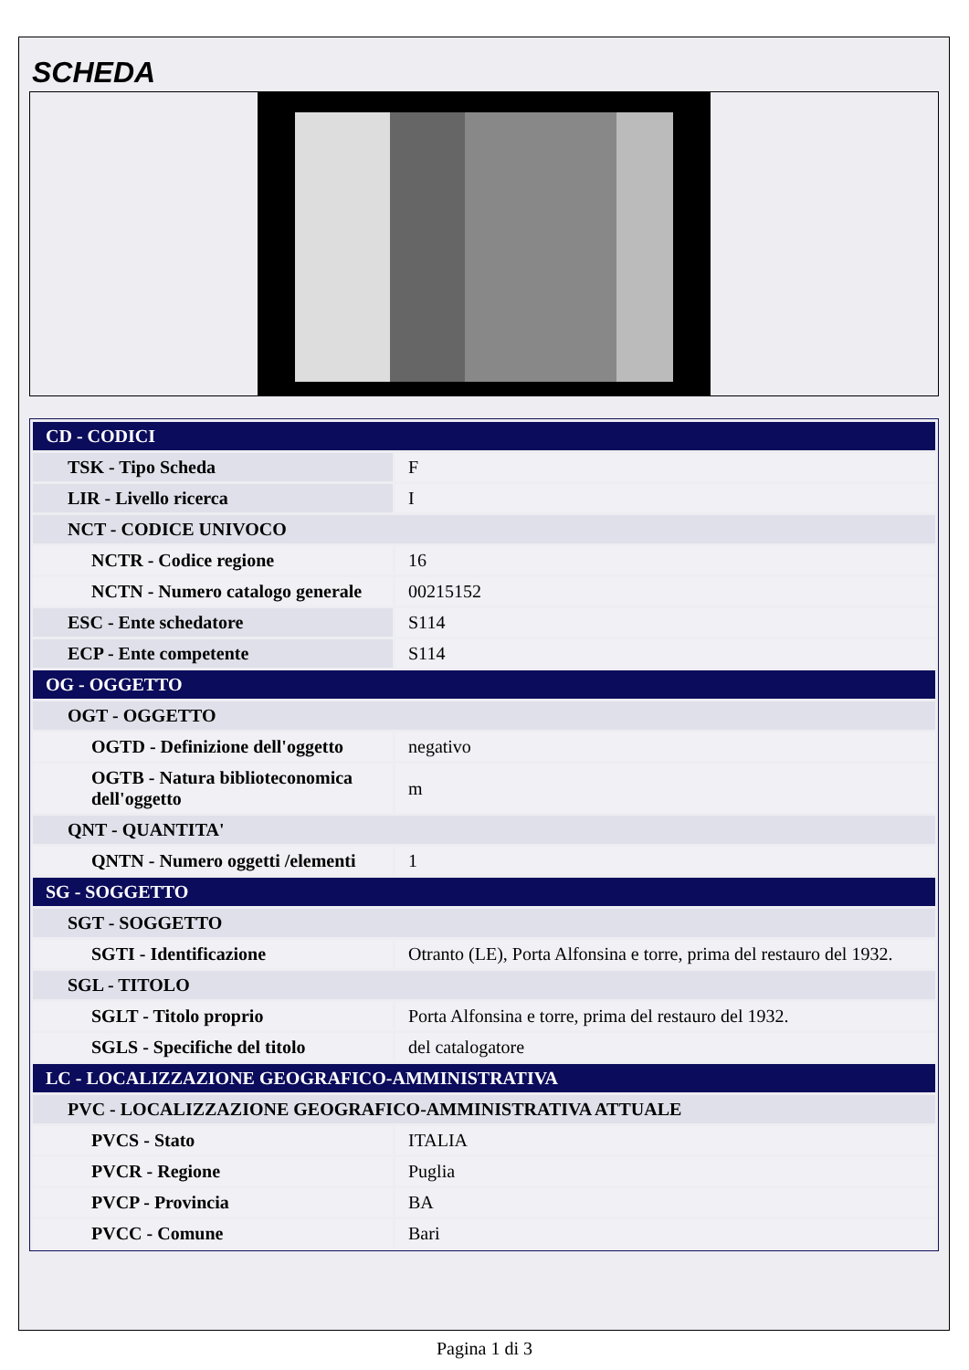SCHEDA
| CD - CODICI | |
| TSK - Tipo Scheda | F |
| LIR - Livello ricerca | I |
| NCT - CODICE UNIVOCO | |
| NCTR - Codice regione | 16 |
| NCTN - Numero catalogo generale | 00215152 |
| ESC - Ente schedatore | S114 |
| ECP - Ente competente | S114 |
| OG - OGGETTO | |
| OGT - OGGETTO | |
| OGTD - Definizione dell'oggetto | negativo |
| OGTB - Natura biblioteconomica dell'oggetto | m |
| QNT - QUANTITA' | |
| QNTN - Numero oggetti /elementi | 1 |
| SG - SOGGETTO | |
| SGT - SOGGETTO | |
| SGTI - Identificazione | Otranto (LE), Porta Alfonsina e torre, prima del restauro del 1932. |
| SGL - TITOLO | |
| SGLT - Titolo proprio | Porta Alfonsina e torre, prima del restauro del 1932. |
| SGLS - Specifiche del titolo | del catalogatore |
| LC - LOCALIZZAZIONE GEOGRAFICO-AMMINISTRATIVA | |
| PVC - LOCALIZZAZIONE GEOGRAFICO-AMMINISTRATIVA ATTUALE | |
| PVCS - Stato | ITALIA |
| PVCR - Regione | Puglia |
| PVCP - Provincia | BA |
| PVCC - Comune | Bari |
Pagina 1 di 3